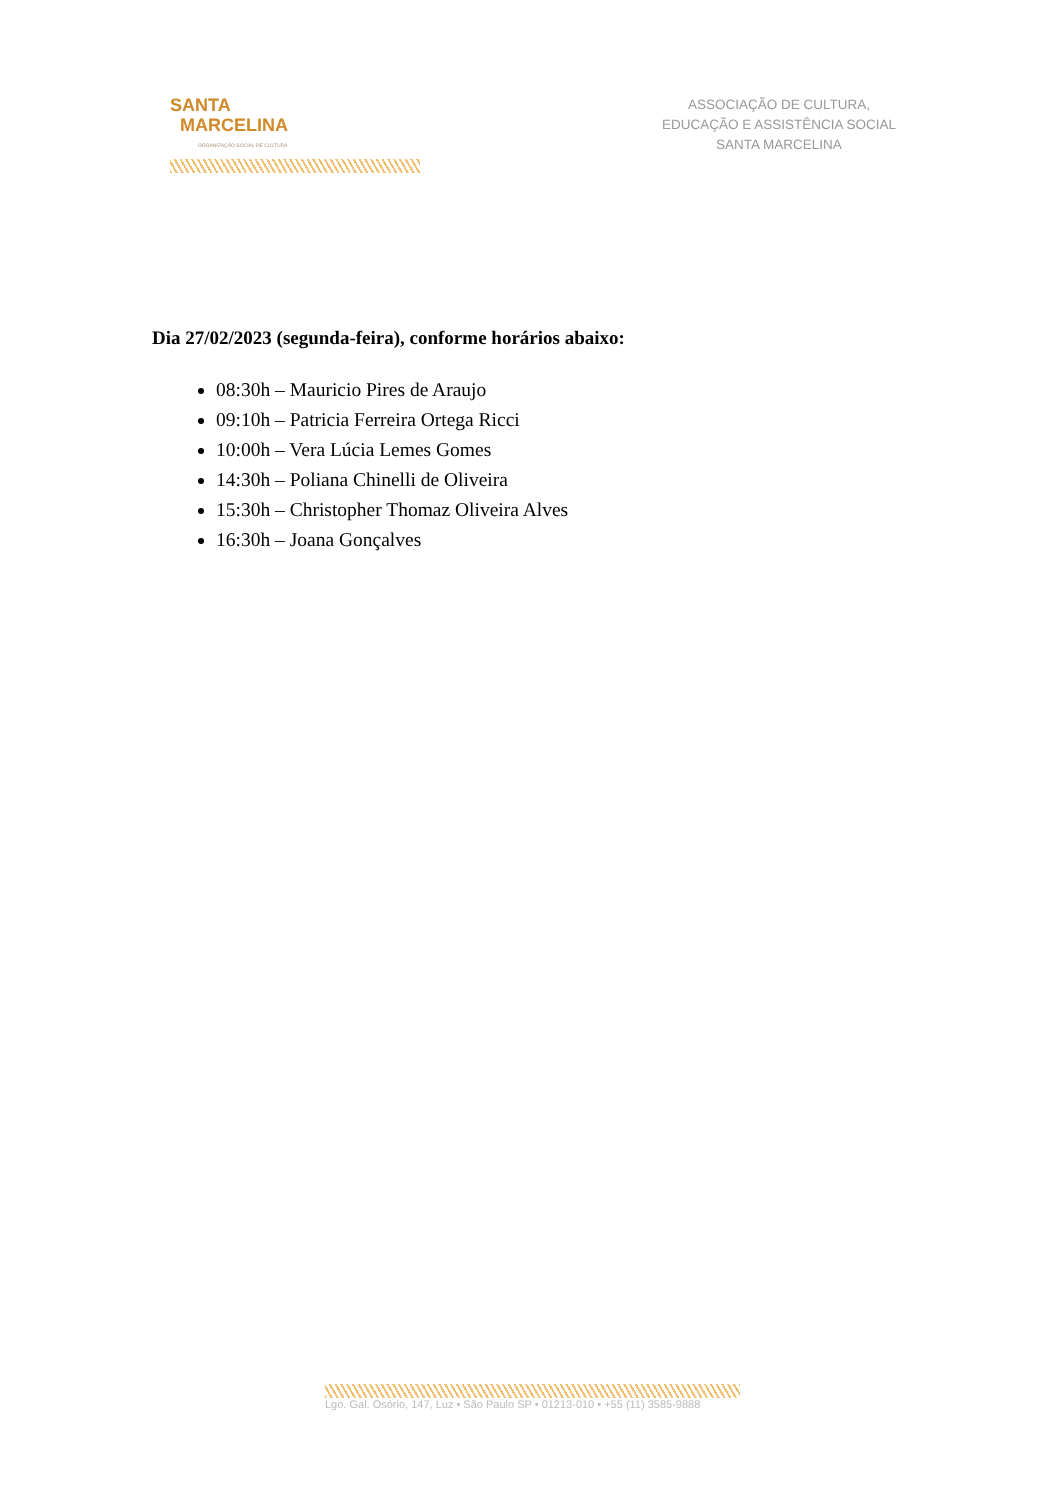SANTA
MARCELINA
ORGANIZAÇÃO SOCIAL DE CULTURA
ASSOCIAÇÃO DE CULTURA,
EDUCAÇÃO E ASSISTÊNCIA SOCIAL
SANTA MARCELINA
Dia 27/02/2023 (segunda-feira), conforme horários abaixo:
08:30h – Mauricio Pires de Araujo
09:10h – Patricia Ferreira Ortega Ricci
10:00h – Vera Lúcia Lemes Gomes
14:30h – Poliana Chinelli de Oliveira
15:30h – Christopher Thomaz Oliveira Alves
16:30h – Joana Gonçalves
Lgo. Gal. Osório, 147, Luz • São Paulo SP • 01213-010 • +55 (11) 3585-9888